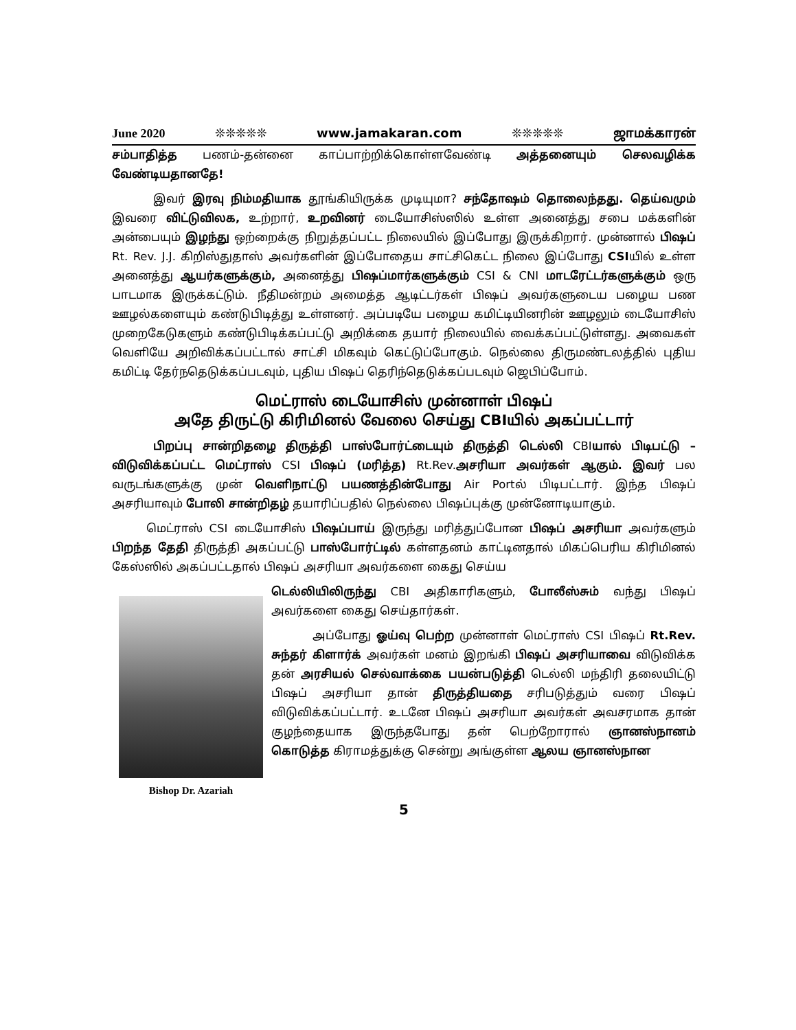June 2020 ❊❊❊❊❊ www.jamakaran.com ❊❊❊❊❊ ஜாமக்காரன்
சம்பாதித்த பணம்-தன்னை காப்பாற்றிக்கொள்ளவேண்டி அத்தனையும் செலவழிக்க வேண்டியதானதே!
இவர் இரவு நிம்மதியாக தூங்கியிருக்க முடியுமா? சந்தோஷம் தொலைந்தது. தெய்வமும் இவரை விட்டுவிலக, உற்றார், உறவினர் டையோசிஸ்ஸில் உள்ள அனைத்து சபை மக்களின் அன்பையும் இழந்து ஒற்றைக்கு நிறுத்தப்பட்ட நிலையில் இப்போது இருக்கிறார். முன்னால் பிஷப் Rt. Rev. J.J. கிறிஸ்துதாஸ் அவர்களின் இப்போதைய சாட்சிகெட்ட நிலை இப்போது CSIயில் உள்ள அனைத்து ஆயர்களுக்கும், அனைத்து பிஷப்மார்களுக்கும் CSI & CNI மாடரேட்டர்களுக்கும் ஒரு பாடமாக இருக்கட்டும். நீதிமன்றம் அமைத்த ஆடிட்டர்கள் பிஷப் அவர்களுடைய பழைய பண ஊழல்களையும் கண்டுபிடித்து உள்ளனர். அப்படியே பழைய கமிட்டியினரின் ஊழலும் டையோசிஸ் முறைகேடுகளும் கண்டுபிடிக்கப்பட்டு அறிக்கை தயார் நிலையில் வைக்கப்பட்டுள்ளது. அவைகள் வெளியே அறிவிக்கப்பட்டால் சாட்சி மிகவும் கெட்டுப்போகும். நெல்லை திருமண்டலத்தில் புதிய கமிட்டி தேர்நதெடுக்கப்படவும், புதிய பிஷப் தெரிந்தெடுக்கப்படவும் ஜெபிப்போம்.
மெட்ராஸ் டையோசிஸ் முன்னாள் பிஷப்
அதே திருட்டு கிரிமினல் வேலை செய்து CBIயில் அகப்பட்டார்
பிறப்பு சான்றிதழை திருத்தி பாஸ்போர்ட்டையும் திருத்தி டெல்லி CBIயால் பிடிபட்டு – விடுவிக்கப்பட்ட மெட்ராஸ் CSI பிஷப் (மரித்த) Rt.Rev.அசரியா அவர்கள் ஆகும். இவர் பல வருடங்களுக்கு முன் வெளிநாட்டு பயணத்தின்போது Air Portல் பிடிபட்டார். இந்த பிஷப் அசரியாவும் போலி சான்றிதழ் தயாரிப்பதில் நெல்லை பிஷப்புக்கு முன்னோடியாகும்.
மெட்ராஸ் CSI டையோசிஸ் பிஷப்பாய் இருந்து மரித்துப்போன பிஷப் அசரியா அவர்களும் பிறந்த தேதி திருத்தி அகப்பட்டு பாஸ்போர்ட்டில் கள்ளதனம் காட்டினதால் மிகப்பெரிய கிரிமினல் கேஸ்ஸில் அகப்பட்டதால் பிஷப் அசரியா அவர்களை கைது செய்ய
Bishop Dr. Azariah
டெல்லியிலிருந்து CBI அதிகாரிகளும், போலீஸ்சும் வந்து பிஷப் அவர்களை கைது செய்தார்கள்.
அப்போது ஓய்வு பெற்ற முன்னாள் மெட்ராஸ் CSI பிஷப் Rt.Rev. சுந்தர் கிளார்க் அவர்கள் மனம் இறங்கி பிஷப் அசரியாவை விடுவிக்க தன் அரசியல் செல்வாக்கை பயன்படுத்தி டெல்லி மந்திரி தலையிட்டு பிஷப் அசரியா தான் திருத்தியதை சரிபடுத்தும் வரை பிஷப் விடுவிக்கப்பட்டார். உடனே பிஷப் அசரியா அவர்கள் அவசரமாக தான் குழந்தையாக இருந்தபோது தன் பெற்றோரால் ஞானஸ்நானம் கொடுத்த கிராமத்துக்கு சென்று அங்குள்ள ஆலய ஞானஸ்நான
5